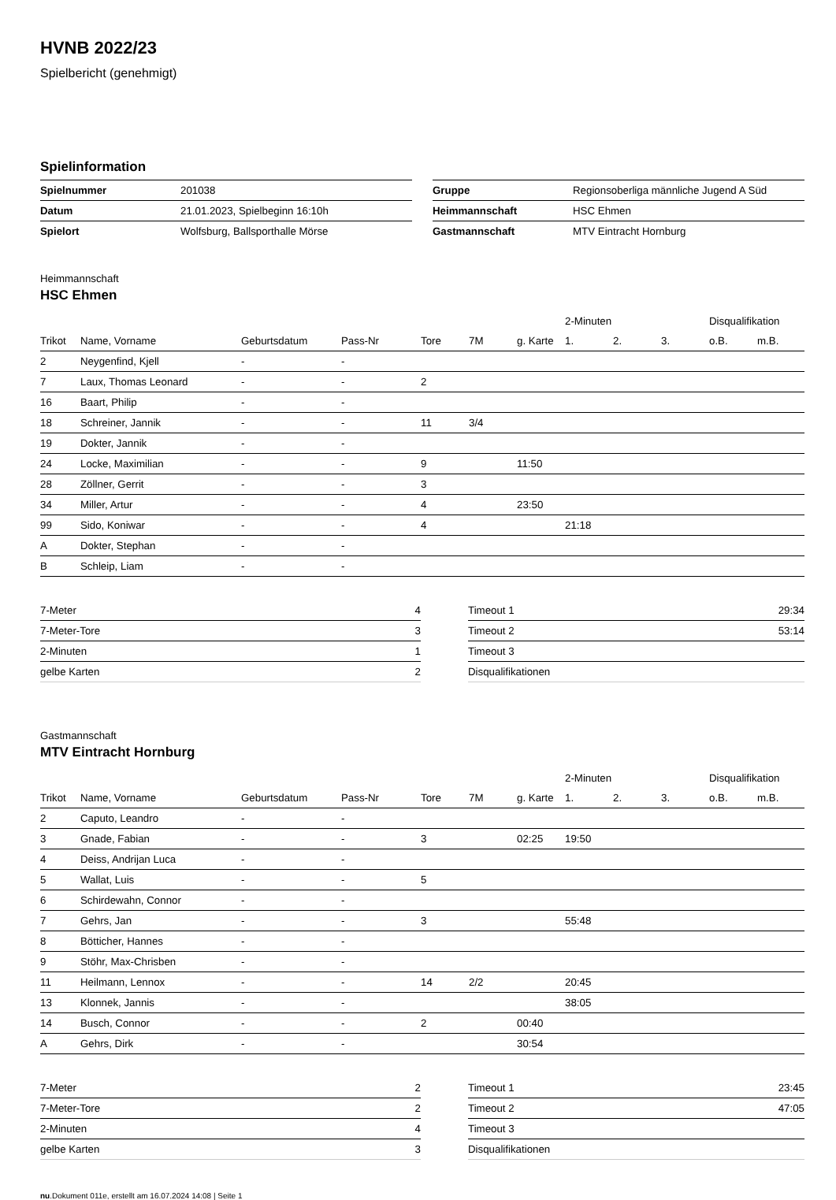HVNB 2022/23
Spielbericht (genehmigt)
Spielinformation
| Spielnummer | 201038 |
| Datum | 21.01.2023, Spielbeginn 16:10h |
| Spielort | Wolfsburg, Ballsporthalle Mörse |
| Gruppe | Regionsoberliga männliche Jugend A Süd |
| Heimmannschaft | HSC Ehmen |
| Gastmannschaft | MTV Eintracht Hornburg |
Heimmannschaft
HSC Ehmen
| | | | | | | | 2-Minuten | | | Disqualifikation | |
| --- | --- | --- | --- | --- | --- | --- | --- | --- | --- | --- | --- |
| Trikot | Name, Vorname | Geburtsdatum | Pass-Nr | Tore | 7M | g. Karte | 1. | 2. | 3. | o.B. | m.B. |
| 2 | Neygenfind, Kjell | - | - | | | | | | | | |
| 7 | Laux, Thomas Leonard | - | - | 2 | | | | | | | |
| 16 | Baart, Philip | - | - | | | | | | | | |
| 18 | Schreiner, Jannik | - | - | 11 | 3/4 | | | | | | |
| 19 | Dokter, Jannik | - | - | | | | | | | | |
| 24 | Locke, Maximilian | - | - | 9 | | 11:50 | | | | | |
| 28 | Zöllner, Gerrit | - | - | 3 | | | | | | | |
| 34 | Miller, Artur | - | - | 4 | | 23:50 | | | | | |
| 99 | Sido, Koniwar | - | - | 4 | | | 21:18 | | | | |
| A | Dokter, Stephan | - | - | | | | | | | | |
| B | Schleip, Liam | - | - | | | | | | | | |
| 7-Meter | 4 |
| 7-Meter-Tore | 3 |
| 2-Minuten | 1 |
| gelbe Karten | 2 |
| Timeout 1 | 29:34 |
| Timeout 2 | 53:14 |
| Timeout 3 | |
| Disqualifikationen | |
Gastmannschaft
MTV Eintracht Hornburg
| | | | | | | | 2-Minuten | | | Disqualifikation | |
| --- | --- | --- | --- | --- | --- | --- | --- | --- | --- | --- | --- |
| Trikot | Name, Vorname | Geburtsdatum | Pass-Nr | Tore | 7M | g. Karte | 1. | 2. | 3. | o.B. | m.B. |
| 2 | Caputo, Leandro | - | - | | | | | | | | |
| 3 | Gnade, Fabian | - | - | 3 | | 02:25 | 19:50 | | | | |
| 4 | Deiss, Andrijan Luca | - | - | | | | | | | | |
| 5 | Wallat, Luis | - | - | 5 | | | | | | | |
| 6 | Schirdewahn, Connor | - | - | | | | | | | | |
| 7 | Gehrs, Jan | - | - | 3 | | | 55:48 | | | | |
| 8 | Bötticher, Hannes | - | - | | | | | | | | |
| 9 | Stöhr, Max-Chrisben | - | - | | | | | | | | |
| 11 | Heilmann, Lennox | - | - | 14 | 2/2 | | 20:45 | | | | |
| 13 | Klonnek, Jannis | - | - | | | | 38:05 | | | | |
| 14 | Busch, Connor | - | - | 2 | | 00:40 | | | | | |
| A | Gehrs, Dirk | - | - | | | 30:54 | | | | | |
| 7-Meter | 2 |
| 7-Meter-Tore | 2 |
| 2-Minuten | 4 |
| gelbe Karten | 3 |
| Timeout 1 | 23:45 |
| Timeout 2 | 47:05 |
| Timeout 3 | |
| Disqualifikationen | |
nu.Dokument 011e, erstellt am 16.07.2024 14:08 | Seite 1